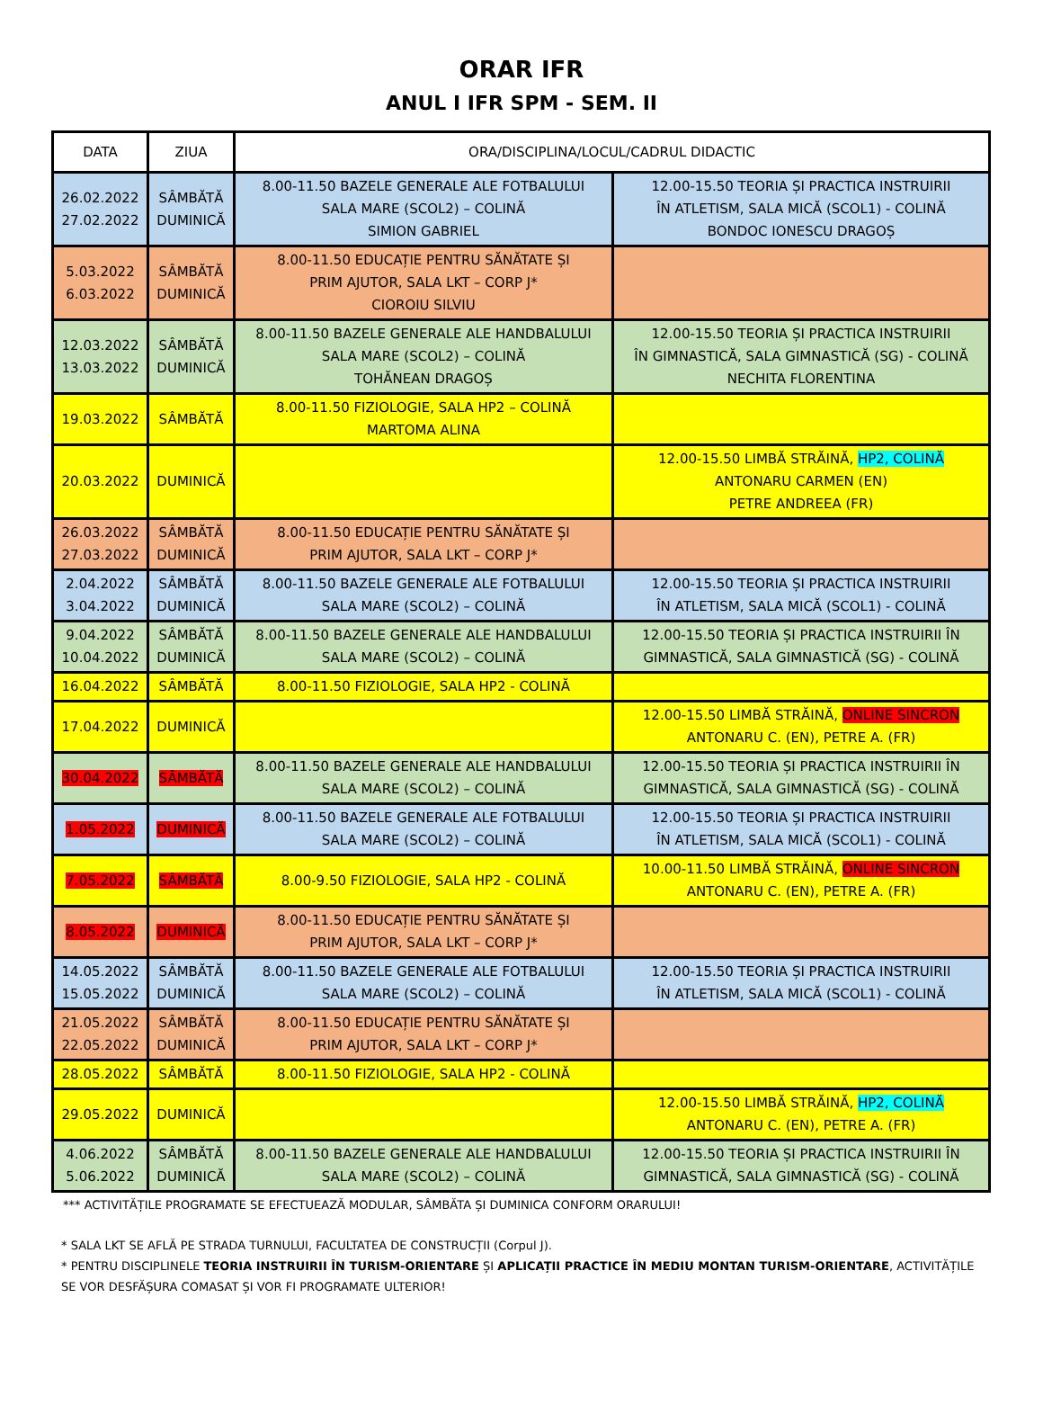ORAR IFR
ANUL I IFR SPM - SEM. II
| DATA | ZIUA | ORA/DISCIPLINA/LOCUL/CADRUL DIDACTIC | |
| --- | --- | --- | --- |
| 26.02.2022 27.02.2022 | SÂMBĂTĂ DUMINICĂ | 8.00-11.50 BAZELE GENERALE ALE FOTBALULUI SALA MARE (SCOL2) – COLINĂ SIMION GABRIEL | 12.00-15.50 TEORIA ȘI PRACTICA INSTRUIRII ÎN ATLETISM, SALA MICĂ (SCOL1) - COLINĂ BONDOC IONESCU DRAGOȘ |
| 5.03.2022 6.03.2022 | SÂMBĂTĂ DUMINICĂ | 8.00-11.50 EDUCAȚIE PENTRU SĂNĂTATE ȘI PRIM AJUTOR, SALA LKT – CORP J* CIOROIU SILVIU | |
| 12.03.2022 13.03.2022 | SÂMBĂTĂ DUMINICĂ | 8.00-11.50 BAZELE GENERALE ALE HANDBALULUI SALA MARE (SCOL2) – COLINĂ TOHĂNEAN DRAGOȘ | 12.00-15.50 TEORIA ȘI PRACTICA INSTRUIRII ÎN GIMNASTICĂ, SALA GIMNASTICĂ (SG) - COLINĂ NECHITA FLORENTINA |
| 19.03.2022 | SÂMBĂTĂ | 8.00-11.50 FIZIOLOGIE, SALA HP2 – COLINĂ MARTOMA ALINA | |
| 20.03.2022 | DUMINICĂ | | 12.00-15.50 LIMBĂ STRĂINĂ, HP2, COLINĂ ANTONARU CARMEN (EN) PETRE ANDREEA (FR) |
| 26.03.2022 27.03.2022 | SÂMBĂTĂ DUMINICĂ | 8.00-11.50 EDUCAȚIE PENTRU SĂNĂTATE ȘI PRIM AJUTOR, SALA LKT – CORP J* | |
| 2.04.2022 3.04.2022 | SÂMBĂTĂ DUMINICĂ | 8.00-11.50 BAZELE GENERALE ALE FOTBALULUI SALA MARE (SCOL2) – COLINĂ | 12.00-15.50 TEORIA ȘI PRACTICA INSTRUIRII ÎN ATLETISM, SALA MICĂ (SCOL1) - COLINĂ |
| 9.04.2022 10.04.2022 | SÂMBĂTĂ DUMINICĂ | 8.00-11.50 BAZELE GENERALE ALE HANDBALULUI SALA MARE (SCOL2) – COLINĂ | 12.00-15.50 TEORIA ȘI PRACTICA INSTRUIRII ÎN GIMNASTICĂ, SALA GIMNASTICĂ (SG) - COLINĂ |
| 16.04.2022 | SÂMBĂTĂ | 8.00-11.50 FIZIOLOGIE, SALA HP2 - COLINĂ | |
| 17.04.2022 | DUMINICĂ | | 12.00-15.50 LIMBĂ STRĂINĂ, ONLINE SINCRON ANTONARU C. (EN), PETRE A. (FR) |
| 30.04.2022 | SÂMBĂTĂ | 8.00-11.50 BAZELE GENERALE ALE HANDBALULUI SALA MARE (SCOL2) – COLINĂ | 12.00-15.50 TEORIA ȘI PRACTICA INSTRUIRII ÎN GIMNASTICĂ, SALA GIMNASTICĂ (SG) - COLINĂ |
| 1.05.2022 | DUMINICĂ | 8.00-11.50 BAZELE GENERALE ALE FOTBALULUI SALA MARE (SCOL2) – COLINĂ | 12.00-15.50 TEORIA ȘI PRACTICA INSTRUIRII ÎN ATLETISM, SALA MICĂ (SCOL1) - COLINĂ |
| 7.05.2022 | SÂMBĂTĂ | 8.00-9.50 FIZIOLOGIE, SALA HP2 - COLINĂ | 10.00-11.50 LIMBĂ STRĂINĂ, ONLINE SINCRON ANTONARU C. (EN), PETRE A. (FR) |
| 8.05.2022 | DUMINICĂ | 8.00-11.50 EDUCAȚIE PENTRU SĂNĂTATE ȘI PRIM AJUTOR, SALA LKT – CORP J* | |
| 14.05.2022 15.05.2022 | SÂMBĂTĂ DUMINICĂ | 8.00-11.50 BAZELE GENERALE ALE FOTBALULUI SALA MARE (SCOL2) – COLINĂ | 12.00-15.50 TEORIA ȘI PRACTICA INSTRUIRII ÎN ATLETISM, SALA MICĂ (SCOL1) - COLINĂ |
| 21.05.2022 22.05.2022 | SÂMBĂTĂ DUMINICĂ | 8.00-11.50 EDUCAȚIE PENTRU SĂNĂTATE ȘI PRIM AJUTOR, SALA LKT – CORP J* | |
| 28.05.2022 | SÂMBĂTĂ | 8.00-11.50 FIZIOLOGIE, SALA HP2 - COLINĂ | |
| 29.05.2022 | DUMINICĂ | | 12.00-15.50 LIMBĂ STRĂINĂ, HP2, COLINĂ ANTONARU C. (EN), PETRE A. (FR) |
| 4.06.2022 5.06.2022 | SÂMBĂTĂ DUMINICĂ | 8.00-11.50 BAZELE GENERALE ALE HANDBALULUI SALA MARE (SCOL2) – COLINĂ | 12.00-15.50 TEORIA ȘI PRACTICA INSTRUIRII ÎN GIMNASTICĂ, SALA GIMNASTICĂ (SG) - COLINĂ |
*** ACTIVITĂȚILE PROGRAMATE SE EFECTUEAZĂ MODULAR, SÂMBĂTA ȘI DUMINICA CONFORM ORARULUI!
* SALA LKT SE AFLĂ PE STRADA TURNULUI, FACULTATEA DE CONSTRUCȚII (Corpul J).
* PENTRU DISCIPLINELE TEORIA INSTRUIRII ÎN TURISM-ORIENTARE ȘI APLICAȚII PRACTICE ÎN MEDIU MONTAN TURISM-ORIENTARE, ACTIVITĂȚILE SE VOR DESFĂȘURA COMASAT ȘI VOR FI PROGRAMATE ULTERIOR!